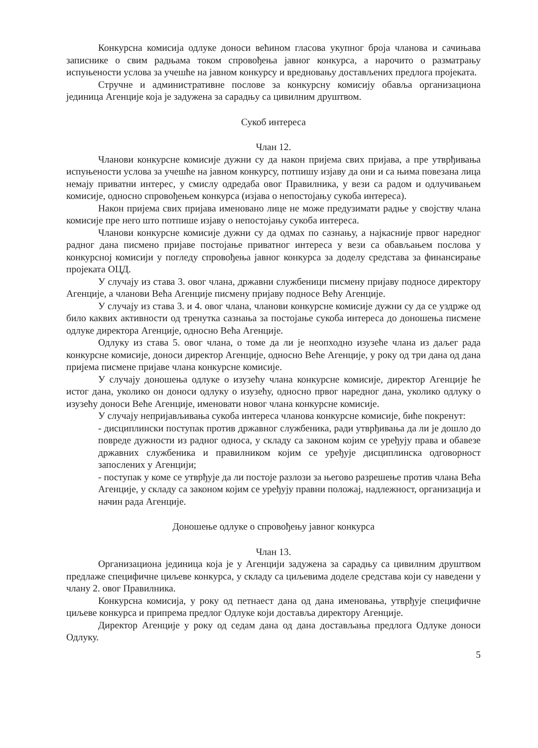Конкурсна комисија одлуке доноси већином гласова укупног броја чланова и сачињава записнике о свим радњама током спровођења јавног конкурса, а нарочито о разматрању испуњености услова за учешће на јавном конкурсу и вредновању достављених предлога пројеката.
Стручне и административне послове за конкурсну комисију обавља организациона јединица Агенције која је задужена за сарадњу са цивилним друштвом.
Сукоб интереса
Члан 12.
Чланови конкурсне комисије дужни су да након пријема свих пријава, а пре утврђивања испуњености услова за учешће на јавном конкурсу, потпишу изјаву да они и са њима повезана лица немају приватни интерес, у смислу одредаба овог Правилника, у вези са радом и одлучивањем комисије, односно спровођењем конкурса (изјава о непостојању сукоба интереса).
Након пријема свих пријава именовано лице не може предузимати радње у својству члана комисије пре него што потпише изјаву о непостојању сукоба интереса.
Чланови конкурсне комисије дужни су да одмах по сазнању, а најкасније првог наредног радног дана писмено пријаве постојање приватног интереса у вези са обављањем послова у конкурсној комисији у погледу спровођења јавног конкурса за доделу средстава за финансирање пројеката ОЦД.
У случају из става 3. овог члана, државни службеници писмену пријаву подносе директору Агенције, а чланови Већа Агенције писмену пријаву подносе Већу Агенције.
У случају из става 3. и 4. овог члана, чланови конкурсне комисије дужни су да се уздрже од било каквих активности од тренутка сазнања за постојање сукоба интереса до доношења писмене одлуке директора Агенције, односно Већа Агенције.
Одлуку из става 5. овог члана, о томе да ли је неопходно изузеће члана из даљег рада конкурсне комисије, доноси директор Агенције, односно Веће Агенције, у року од три дана од дана пријема писмене пријаве члана конкурсне комисије.
У случају доношења одлуке о изузећу члана конкурсне комисије, директор Агенције ће истог дана, уколико он доноси одлуку о изузећу, односно првог наредног дана, уколико одлуку о изузећу доноси Веће Агенције, именовати новог члана конкурсне комисије.
У случају непријављивања сукоба интереса чланова конкурсне комисије, биће покренут:
- дисциплински поступак против државног службеника, ради утврђивања да ли је дошло до повреде дужности из радног односа, у складу са законом којим се уређују права и обавезе државних службеника и правилником којим се уређује дисциплинска одговорност запослених у Агенцији;
- поступак у коме се утврђује да ли постоје разлози за његово разрешење против члана Већа Агенције, у складу са законом којим се уређују правни положај, надлежност, организација и начин рада Агенције.
Доношење одлуке о спровођењу јавног конкурса
Члан 13.
Организациона јединица која је у Агенцији задужена за сарадњу са цивилним друштвом предлаже специфичне циљеве конкурса, у складу са циљевима доделе средстава који су наведени у члану 2. овог Правилника.
Конкурсна комисија, у року од петнаест дана од дана именовања, утврђује специфичне циљеве конкурса и припрема предлог Одлуке који доставља директору Агенције.
Директор Агенције у року од седам дана од дана достављања предлога Одлуке доноси Одлуку.
5